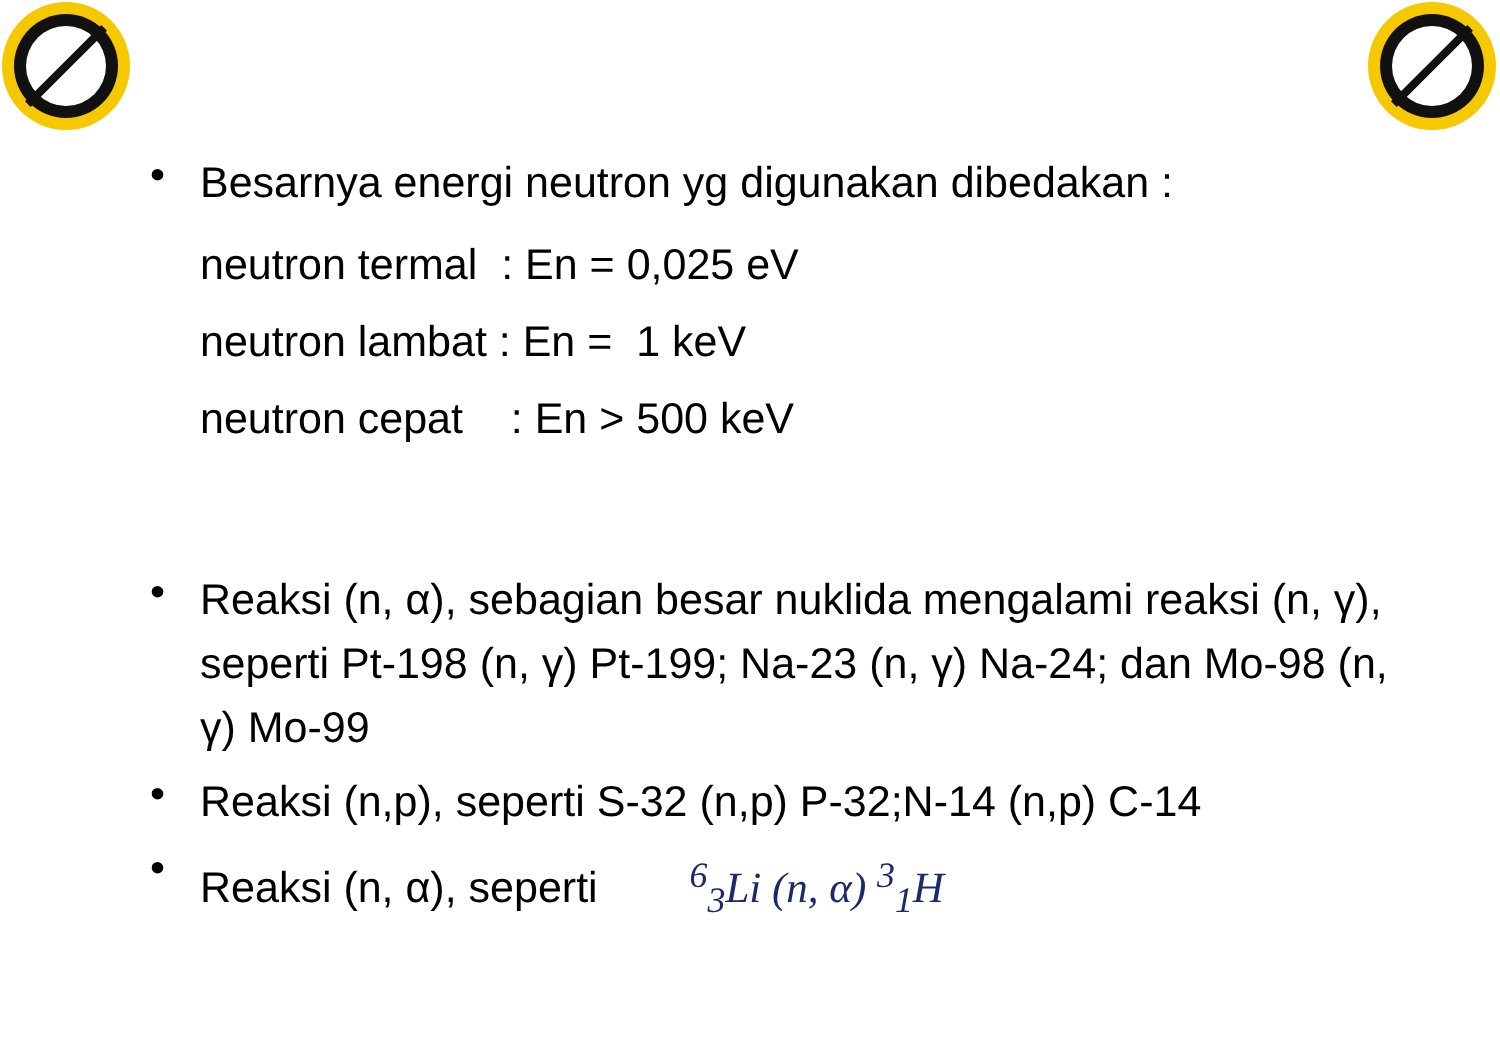•
Besarnya energi neutron yg digunakan dibedakan :
neutron termal : En = 0,025 eV
neutron lambat : En = 1 keV
neutron cepat : En > 500 keV
•
Reaksi (n, α), sebagian besar nuklida mengalami reaksi (n, γ), seperti Pt-198 (n, γ) Pt-199; Na-23 (n, γ) Na-24; dan Mo-98 (n, γ) Mo-99
•
Reaksi (n,p), seperti S-32 (n,p) P-32;N-14 (n,p) C-14
•
Reaksi (n, α), seperti <sup>6</sup><sub>3</sub>Li (n, α) <sup>3</sup><sub>1</sub>H